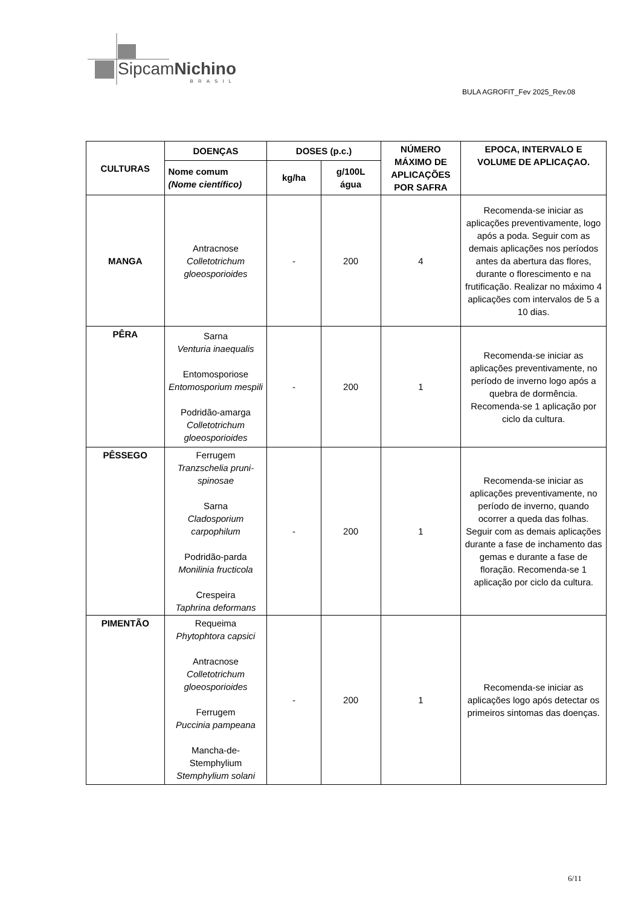SipcamNichino
BRASIL
BULA AGROFIT_Fev 2025_Rev.08
| CULTURAS | DOENÇAS | DOSES (p.c.) | | NÚMERO MÁXIMO DE APLICAÇÕES POR SAFRA | EPOCA, INTERVALO E VOLUME DE APLICAÇAO. |
| --- | --- | --- | --- | --- | --- |
| | Nome comum (Nome científico) | kg/ha | g/100L água | | |
| MANGA | Antracnose Colletotrichum gloeosporioides | - | 200 | 4 | Recomenda-se iniciar as aplicações preventivamente, logo após a poda. Seguir com as demais aplicações nos períodos antes da abertura das flores, durante o florescimento e na frutificação. Realizar no máximo 4 aplicações com intervalos de 5 a 10 dias. |
| PÊRA | Sarna Venturia inaequalis Entomosporiose Entomosporium mespili Podridão-amarga Colletotrichum gloeosporioides | - | 200 | 1 | Recomenda-se iniciar as aplicações preventivamente, no período de inverno logo após a quebra de dormência. Recomenda-se 1 aplicação por ciclo da cultura. |
| PÊSSEGO | Ferrugem Tranzschelia pruni-spinosae Sarna Cladosporium carpophilum Podridão-parda Monilinia fructicola Crespeira Taphrina deformans | - | 200 | 1 | Recomenda-se iniciar as aplicações preventivamente, no período de inverno, quando ocorrer a queda das folhas. Seguir com as demais aplicações durante a fase de inchamento das gemas e durante a fase de floração. Recomenda-se 1 aplicação por ciclo da cultura. |
| PIMENTÃO | Requeima Phytophtora capsici Antracnose Colletotrichum gloeosporioides Ferrugem Puccinia pampeana Mancha-de-Stemphylium Stemphylium solani | - | 200 | 1 | Recomenda-se iniciar as aplicações logo após detectar os primeiros sintomas das doenças. |
6/11